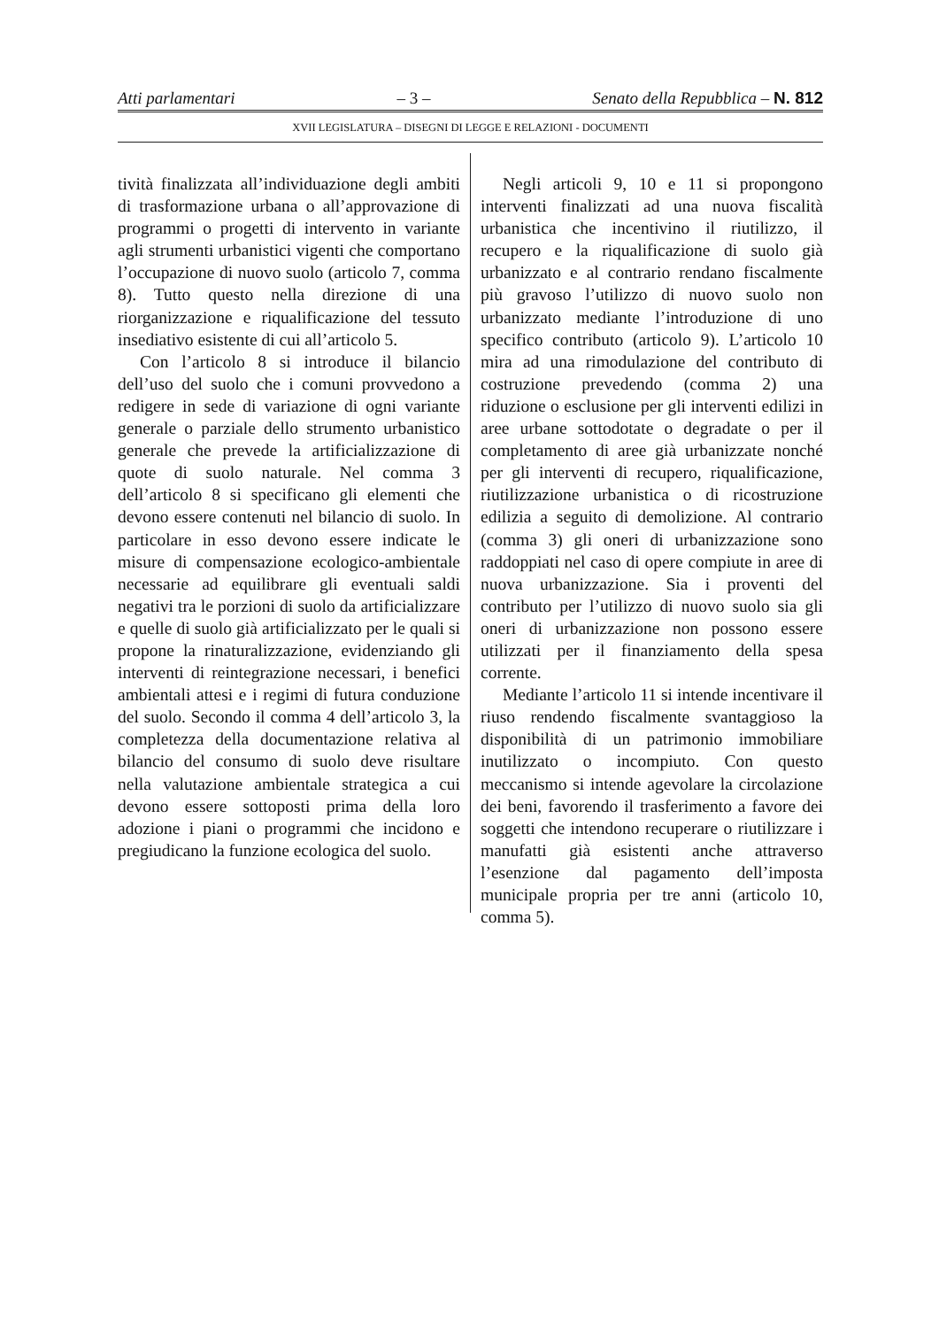Atti parlamentari – 3 – Senato della Repubblica – N. 812
XVII LEGISLATURA – DISEGNI DI LEGGE E RELAZIONI - DOCUMENTI
tività finalizzata all’individuazione degli ambiti di trasformazione urbana o all’approvazione di programmi o progetti di intervento in variante agli strumenti urbanistici vigenti che comportano l’occupazione di nuovo suolo (articolo 7, comma 8). Tutto questo nella direzione di una riorganizzazione e riqualificazione del tessuto insediativo esistente di cui all’articolo 5.
Con l’articolo 8 si introduce il bilancio dell’uso del suolo che i comuni provvedono a redigere in sede di variazione di ogni variante generale o parziale dello strumento urbanistico generale che prevede la artificializzazione di quote di suolo naturale. Nel comma 3 dell’articolo 8 si specificano gli elementi che devono essere contenuti nel bilancio di suolo. In particolare in esso devono essere indicate le misure di compensazione ecologico-ambientale necessarie ad equilibrare gli eventuali saldi negativi tra le porzioni di suolo da artificializzare e quelle di suolo già artificializzato per le quali si propone la rinaturalizzazione, evidenziando gli interventi di reintegrazione necessari, i benefici ambientali attesi e i regimi di futura conduzione del suolo. Secondo il comma 4 dell’articolo 3, la completezza della documentazione relativa al bilancio del consumo di suolo deve risultare nella valutazione ambientale strategica a cui devono essere sottoposti prima della loro adozione i piani o programmi che incidono e pregiudicano la funzione ecologica del suolo.
Negli articoli 9, 10 e 11 si propongono interventi finalizzati ad una nuova fiscalità urbanistica che incentivino il riutilizzo, il recupero e la riqualificazione di suolo già urbanizzato e al contrario rendano fiscalmente più gravoso l’utilizzo di nuovo suolo non urbanizzato mediante l’introduzione di uno specifico contributo (articolo 9). L’articolo 10 mira ad una rimodulazione del contributo di costruzione prevedendo (comma 2) una riduzione o esclusione per gli interventi edilizi in aree urbane sottodotate o degradate o per il completamento di aree già urbanizzate nonché per gli interventi di recupero, riqualificazione, riutilizzazione urbanistica o di ricostruzione edilizia a seguito di demolizione. Al contrario (comma 3) gli oneri di urbanizzazione sono raddoppiati nel caso di opere compiute in aree di nuova urbanizzazione. Sia i proventi del contributo per l’utilizzo di nuovo suolo sia gli oneri di urbanizzazione non possono essere utilizzati per il finanziamento della spesa corrente.
Mediante l’articolo 11 si intende incentivare il riuso rendendo fiscalmente svantaggioso la disponibilità di un patrimonio immobiliare inutilizzato o incompiuto. Con questo meccanismo si intende agevolare la circolazione dei beni, favorendo il trasferimento a favore dei soggetti che intendono recuperare o riutilizzare i manufatti già esistenti anche attraverso l’esenzione dal pagamento dell’imposta municipale propria per tre anni (articolo 10, comma 5).